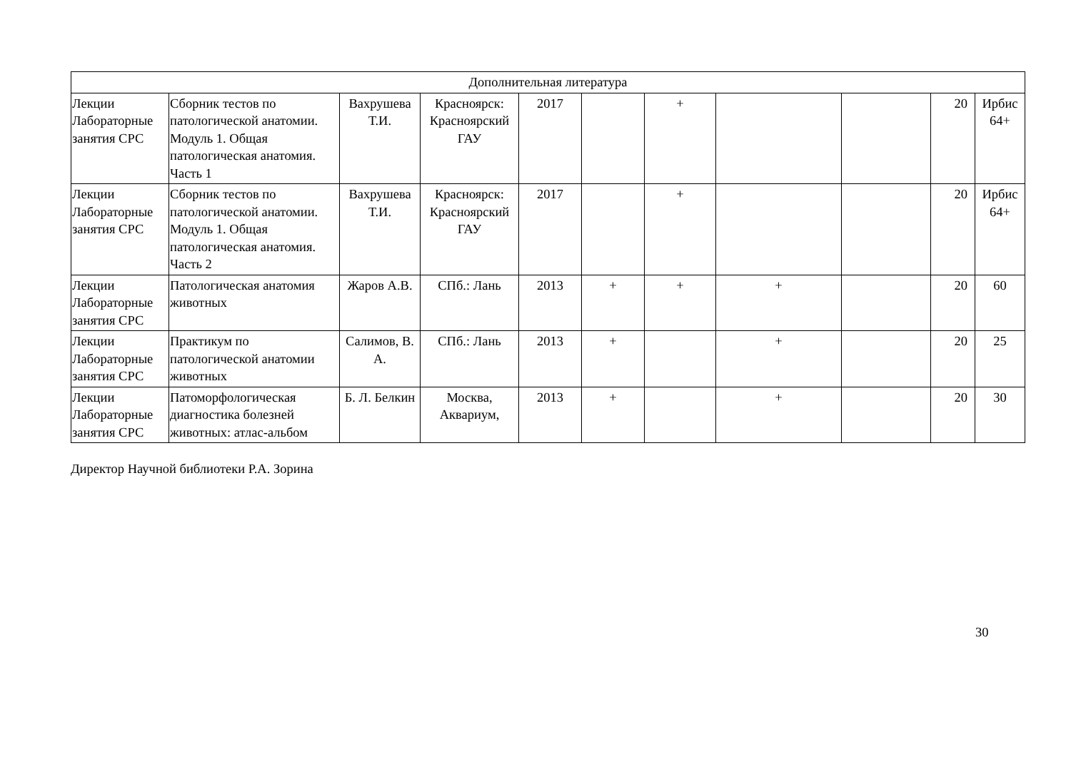| Дополнительная литература | | | | | | | | | | |
| Лекции Лабораторные занятия СРС | Сборник тестов по патологической анатомии. Модуль 1. Общая патологическая анатомия. Часть 1 | Вахрушева Т.И. | Красноярск: Красноярский ГАУ | 2017 | | + | | | 20 | Ирбис 64+ |
| Лекции Лабораторные занятия СРС | Сборник тестов по патологической анатомии. Модуль 1. Общая патологическая анатомия. Часть 2 | Вахрушева Т.И. | Красноярск: Красноярский ГАУ | 2017 | | + | | | 20 | Ирбис 64+ |
| Лекции Лабораторные занятия СРС | Патологическая анатомия животных | Жаров А.В. | СПб.: Лань | 2013 | + | + | + | | 20 | 60 |
| Лекции Лабораторные занятия СРС | Практикум по патологической анатомии животных | Салимов, В. А. | СПб.: Лань | 2013 | + | | + | | 20 | 25 |
| Лекции Лабораторные занятия СРС | Патоморфологическая диагностика болезней животных: атлас-альбом | Б. Л. Белкин | Москва, Аквариум, | 2013 | + | | + | | 20 | 30 |
Директор Научной библиотеки Р.А. Зорина
30